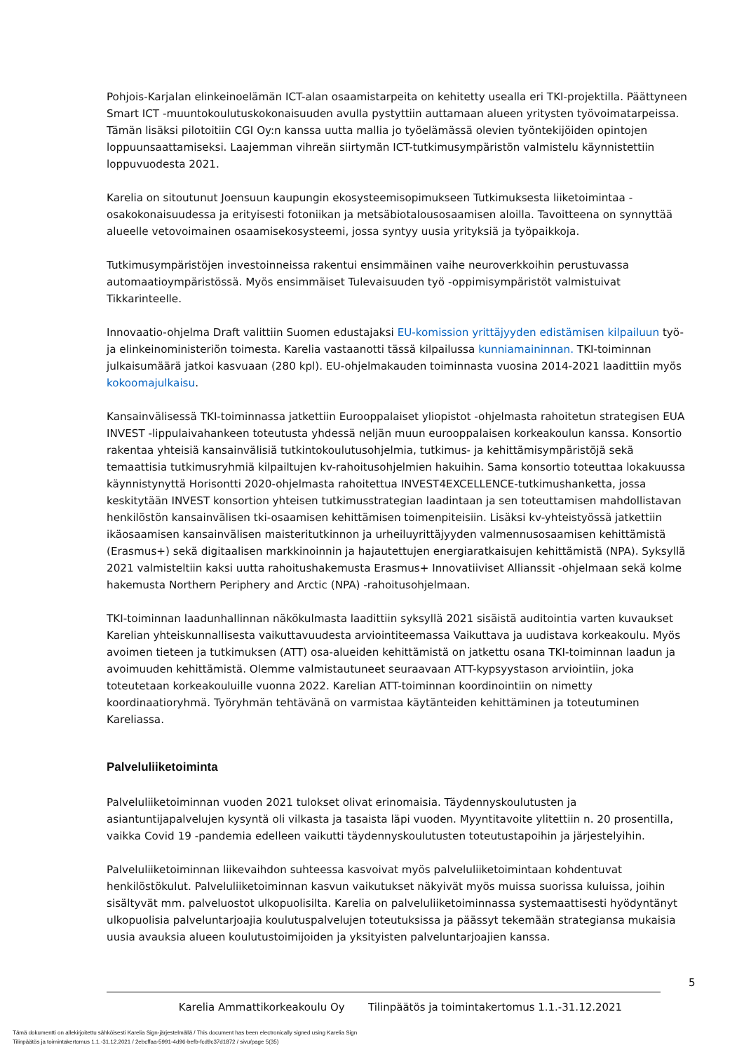Pohjois-Karjalan elinkeinoelämän ICT-alan osaamistarpeita on kehitetty usealla eri TKI-projektilla. Päättyneen Smart ICT -muuntokoulutuskokonaisuuden avulla pystyttiin auttamaan alueen yritysten työvoimatarpeissa. Tämän lisäksi pilotoitiin CGI Oy:n kanssa uutta mallia jo työelämässä olevien työntekijöiden opintojen loppuunsaattamiseksi. Laajemman vihreän siirtymän ICT-tutkimusympäristön valmistelu käynnistettiin loppuvuodesta 2021.
Karelia on sitoutunut Joensuun kaupungin ekosysteemisopimukseen Tutkimuksesta liiketoimintaa -osakokonaisuudessa ja erityisesti fotoniikan ja metsäbiotalousosaamisen aloilla. Tavoitteena on synnyttää alueelle vetovoimainen osaamisekosysteemi, jossa syntyy uusia yrityksiä ja työpaikkoja.
Tutkimusympäristöjen investoinneissa rakentui ensimmäinen vaihe neuroverkkoihin perustuvassa automaatioympäristössä. Myös ensimmäiset Tulevaisuuden työ -oppimisympäristöt valmistuivat Tikkarinteelle.
Innovaatio-ohjelma Draft valittiin Suomen edustajaksi EU-komission yrittäjyyden edistämisen kilpailuun työ- ja elinkeinoministeriön toimesta. Karelia vastaanotti tässä kilpailussa kunniamaininnan. TKI-toiminnan julkaisumäärä jatkoi kasvuaan (280 kpl). EU-ohjelmakauden toiminnasta vuosina 2014-2021 laadittiin myös kokoomajulkaisu.
Kansainvälisessä TKI-toiminnassa jatkettiin Eurooppalaiset yliopistot -ohjelmasta rahoitetun strategisen EUA INVEST -lippulaivahankeen toteutusta yhdessä neljän muun eurooppalaisen korkeakoulun kanssa. Konsortio rakentaa yhteisiä kansainvälisiä tutkintokoulutusohjelmia, tutkimus- ja kehittämisympäristöjä sekä temaattisia tutkimusryhmiä kilpailtujen kv-rahoitusohjelmien hakuihin. Sama konsortio toteuttaa lokakuussa käynnistynyttä Horisontti 2020-ohjelmasta rahoitettua INVEST4EXCELLENCE-tutkimushanketta, jossa keskitytään INVEST konsortion yhteisen tutkimusstrategian laadintaan ja sen toteuttamisen mahdollistavan henkilöstön kansainvälisen tki-osaamisen kehittämisen toimenpiteisiin. Lisäksi kv-yhteistyössä jatkettiin ikäosaamisen kansainvälisen maisteritutkinnon ja urheiluyrittäjyyden valmennusosaamisen kehittämistä (Erasmus+) sekä digitaalisen markkinoinnin ja hajautettujen energiaratkaisujen kehittämistä (NPA). Syksyllä 2021 valmisteltiin kaksi uutta rahoitushakemusta Erasmus+ Innovatiiviset Allianssit -ohjelmaan sekä kolme hakemusta Northern Periphery and Arctic (NPA) -rahoitusohjelmaan.
TKI-toiminnan laadunhallinnan näkökulmasta laadittiin syksyllä 2021 sisäistä auditointia varten kuvaukset Karelian yhteiskunnallisesta vaikuttavuudesta arviointiteemassa Vaikuttava ja uudistava korkeakoulu. Myös avoimen tieteen ja tutkimuksen (ATT) osa-alueiden kehittämistä on jatkettu osana TKI-toiminnan laadun ja avoimuuden kehittämistä. Olemme valmistautuneet seuraavaan ATT-kypsyystason arviointiin, joka toteutetaan korkeakouluille vuonna 2022. Karelian ATT-toiminnan koordinointiin on nimetty koordinaatioryhmä. Työryhmän tehtävänä on varmistaa käytänteiden kehittäminen ja toteutuminen Kareliassa.
Palveluliiketoiminta
Palveluliiketoiminnan vuoden 2021 tulokset olivat erinomaisia. Täydennyskoulutusten ja asiantuntijapalvelujen kysyntä oli vilkasta ja tasaista läpi vuoden. Myyntitavoite ylitettiin n. 20 prosentilla, vaikka Covid 19 -pandemia edelleen vaikutti täydennyskoulutusten toteutustapoihin ja järjestelyihin.
Palveluliiketoiminnan liikevaihdon suhteessa kasvoivat myös palveluliiketoimintaan kohdentuvat henkilöstökulut. Palveluliiketoiminnan kasvun vaikutukset näkyivät myös muissa suorissa kuluissa, joihin sisältyvät mm. palveluostot ulkopuolisilta. Karelia on palveluliiketoiminnassa systemaattisesti hyödyntänyt ulkopuolisia palveluntarjoajia koulutuspalvelujen toteutuksissa ja päässyt tekemään strategiansa mukaisia uusia avauksia alueen koulutustoimijoiden ja yksityisten palveluntarjoajien kanssa.
5
Karelia Ammattikorkeakoulu Oy Tilinpäätös ja toimintakertomus 1.1.-31.12.2021
Tämä dokumentti on allekirjoitettu sähköisesti Karelia Sign-järjestelmällä / This document has been electronically signed using Karelia Sign
Tilinpäätös ja toimintakertomus 1.1.-31.12.2021 / 2ebcffaa-5991-4d96-befb-fcd9c37d1872 / sivu/page 5(35)